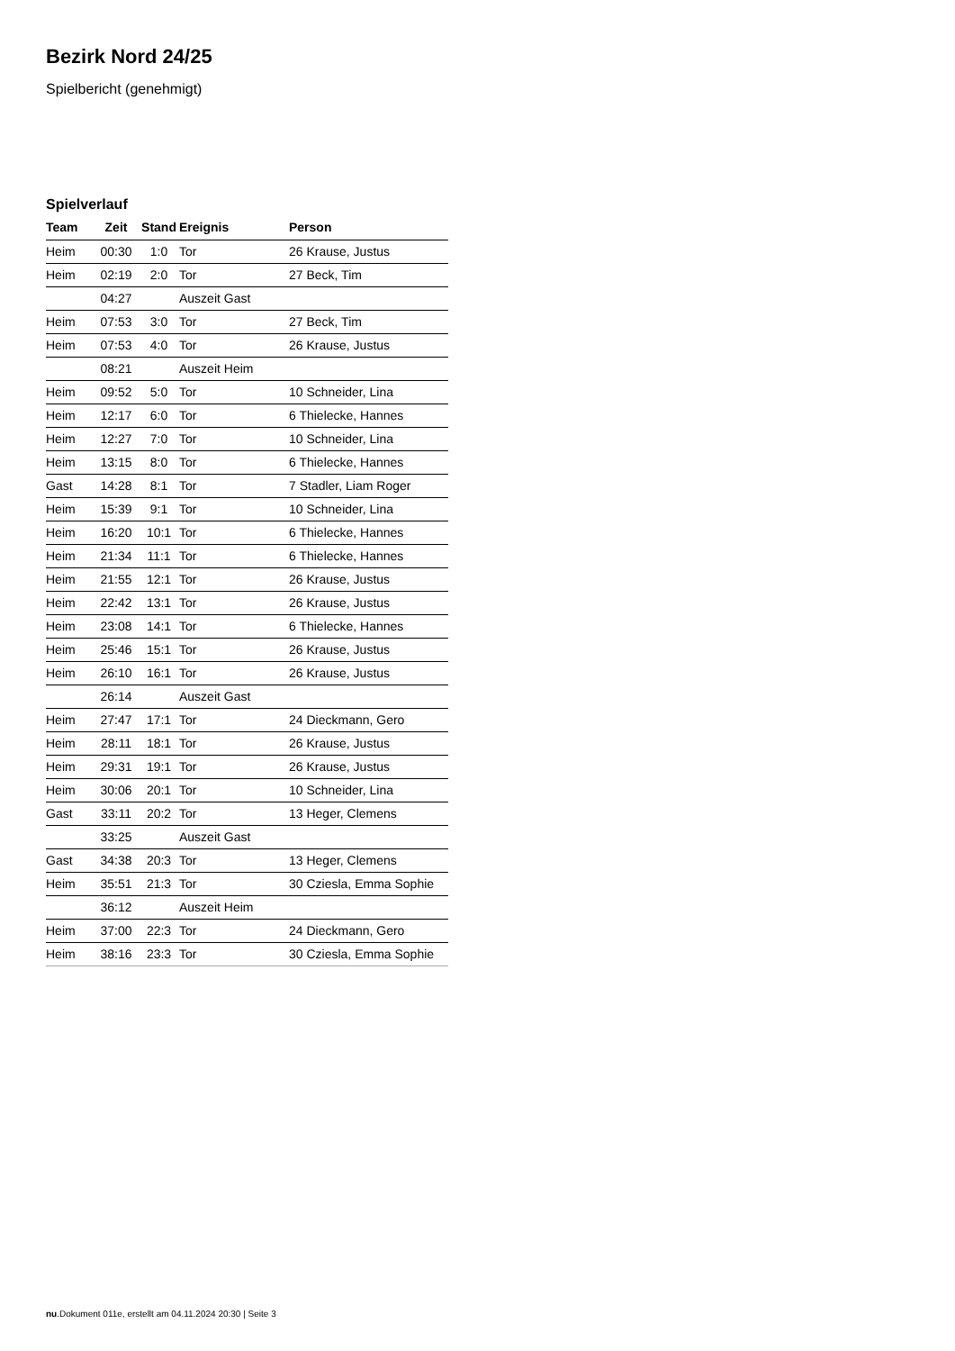Bezirk Nord 24/25
Spielbericht (genehmigt)
Spielverlauf
| Team | Zeit | Stand | Ereignis | Person |
| --- | --- | --- | --- | --- |
| Heim | 00:30 | 1:0 | Tor | 26 Krause, Justus |
| Heim | 02:19 | 2:0 | Tor | 27 Beck, Tim |
| | 04:27 | | Auszeit Gast | |
| Heim | 07:53 | 3:0 | Tor | 27 Beck, Tim |
| Heim | 07:53 | 4:0 | Tor | 26 Krause, Justus |
| | 08:21 | | Auszeit Heim | |
| Heim | 09:52 | 5:0 | Tor | 10 Schneider, Lina |
| Heim | 12:17 | 6:0 | Tor | 6 Thielecke, Hannes |
| Heim | 12:27 | 7:0 | Tor | 10 Schneider, Lina |
| Heim | 13:15 | 8:0 | Tor | 6 Thielecke, Hannes |
| Gast | 14:28 | 8:1 | Tor | 7 Stadler, Liam Roger |
| Heim | 15:39 | 9:1 | Tor | 10 Schneider, Lina |
| Heim | 16:20 | 10:1 | Tor | 6 Thielecke, Hannes |
| Heim | 21:34 | 11:1 | Tor | 6 Thielecke, Hannes |
| Heim | 21:55 | 12:1 | Tor | 26 Krause, Justus |
| Heim | 22:42 | 13:1 | Tor | 26 Krause, Justus |
| Heim | 23:08 | 14:1 | Tor | 6 Thielecke, Hannes |
| Heim | 25:46 | 15:1 | Tor | 26 Krause, Justus |
| Heim | 26:10 | 16:1 | Tor | 26 Krause, Justus |
| | 26:14 | | Auszeit Gast | |
| Heim | 27:47 | 17:1 | Tor | 24 Dieckmann, Gero |
| Heim | 28:11 | 18:1 | Tor | 26 Krause, Justus |
| Heim | 29:31 | 19:1 | Tor | 26 Krause, Justus |
| Heim | 30:06 | 20:1 | Tor | 10 Schneider, Lina |
| Gast | 33:11 | 20:2 | Tor | 13 Heger, Clemens |
| | 33:25 | | Auszeit Gast | |
| Gast | 34:38 | 20:3 | Tor | 13 Heger, Clemens |
| Heim | 35:51 | 21:3 | Tor | 30 Cziesla, Emma Sophie |
| | 36:12 | | Auszeit Heim | |
| Heim | 37:00 | 22:3 | Tor | 24 Dieckmann, Gero |
| Heim | 38:16 | 23:3 | Tor | 30 Cziesla, Emma Sophie |
nu.Dokument 011e, erstellt am 04.11.2024 20:30 | Seite 3